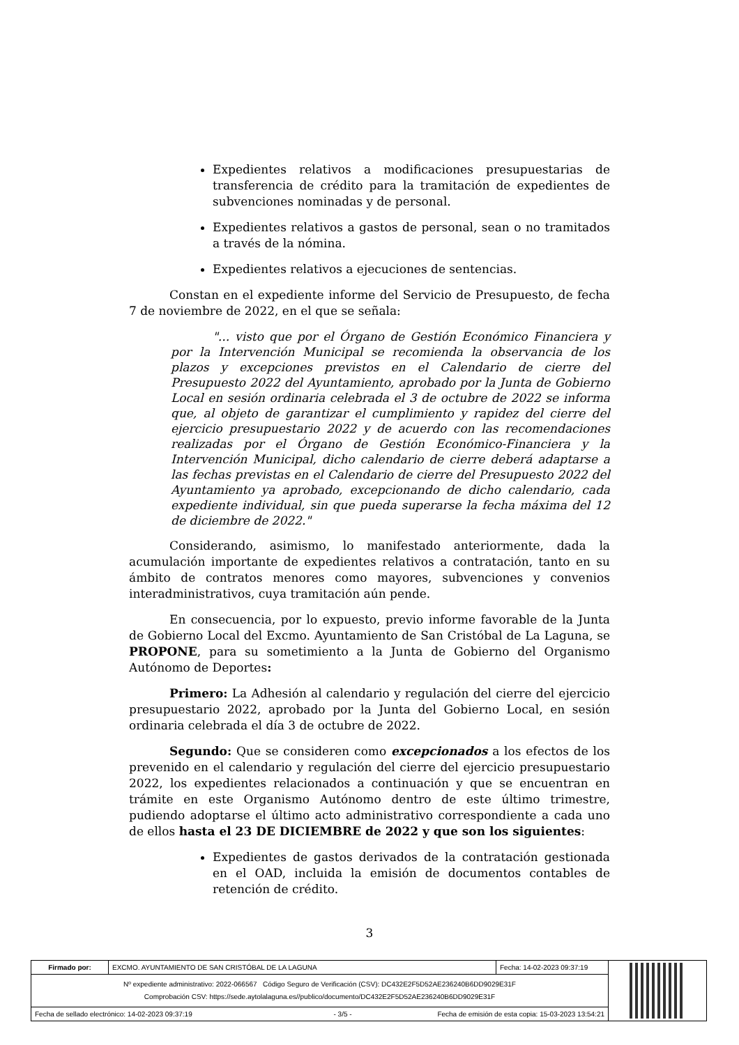Expedientes relativos a modificaciones presupuestarias de transferencia de crédito para la tramitación de expedientes de subvenciones nominadas y de personal.
Expedientes relativos a gastos de personal, sean o no tramitados a través de la nómina.
Expedientes relativos a ejecuciones de sentencias.
Constan en el expediente informe del Servicio de Presupuesto, de fecha 7 de noviembre de 2022, en el que se señala:
"... visto que por el Órgano de Gestión Económico Financiera y por la Intervención Municipal se recomienda la observancia de los plazos y excepciones previstos en el Calendario de cierre del Presupuesto 2022 del Ayuntamiento, aprobado por la Junta de Gobierno Local en sesión ordinaria celebrada el 3 de octubre de 2022 se informa que, al objeto de garantizar el cumplimiento y rapidez del cierre del ejercicio presupuestario 2022 y de acuerdo con las recomendaciones realizadas por el Órgano de Gestión Económico-Financiera y la Intervención Municipal, dicho calendario de cierre deberá adaptarse a las fechas previstas en el Calendario de cierre del Presupuesto 2022 del Ayuntamiento ya aprobado, excepcionando de dicho calendario, cada expediente individual, sin que pueda superarse la fecha máxima del 12 de diciembre de 2022."
Considerando, asimismo, lo manifestado anteriormente, dada la acumulación importante de expedientes relativos a contratación, tanto en su ámbito de contratos menores como mayores, subvenciones y convenios interadministrativos, cuya tramitación aún pende.
En consecuencia, por lo expuesto, previo informe favorable de la Junta de Gobierno Local del Excmo. Ayuntamiento de San Cristóbal de La Laguna, se PROPONE, para su sometimiento a la Junta de Gobierno del Organismo Autónomo de Deportes:
Primero: La Adhesión al calendario y regulación del cierre del ejercicio presupuestario 2022, aprobado por la Junta del Gobierno Local, en sesión ordinaria celebrada el día 3 de octubre de 2022.
Segundo: Que se consideren como excepcionados a los efectos de los prevenido en el calendario y regulación del cierre del ejercicio presupuestario 2022, los expedientes relacionados a continuación y que se encuentran en trámite en este Organismo Autónomo dentro de este último trimestre, pudiendo adoptarse el último acto administrativo correspondiente a cada uno de ellos hasta el 23 DE DICIEMBRE de 2022 y que son los siguientes:
Expedientes de gastos derivados de la contratación gestionada en el OAD, incluida la emisión de documentos contables de retención de crédito.
3
| Firmado por: | EXCMO. AYUNTAMIENTO DE SAN CRISTÓBAL DE LA LAGUNA | Fecha: 14-02-2023 09:37:19 | |
| Nº expediente administrativo: 2022-066567 Código Seguro de Verificación (CSV): DC432E2F5D52AE236240B6DD9029E31F Comprobación CSV: https://sede.aytolalaguna.es//publico/documento/DC432E2F5D52AE236240B6DD9029E31F | | | |
| Fecha de sellado electrónico: 14-02-2023 09:37:19 - 3/5 - Fecha de emisión de esta copia: 15-03-2023 13:54:21 | | | |